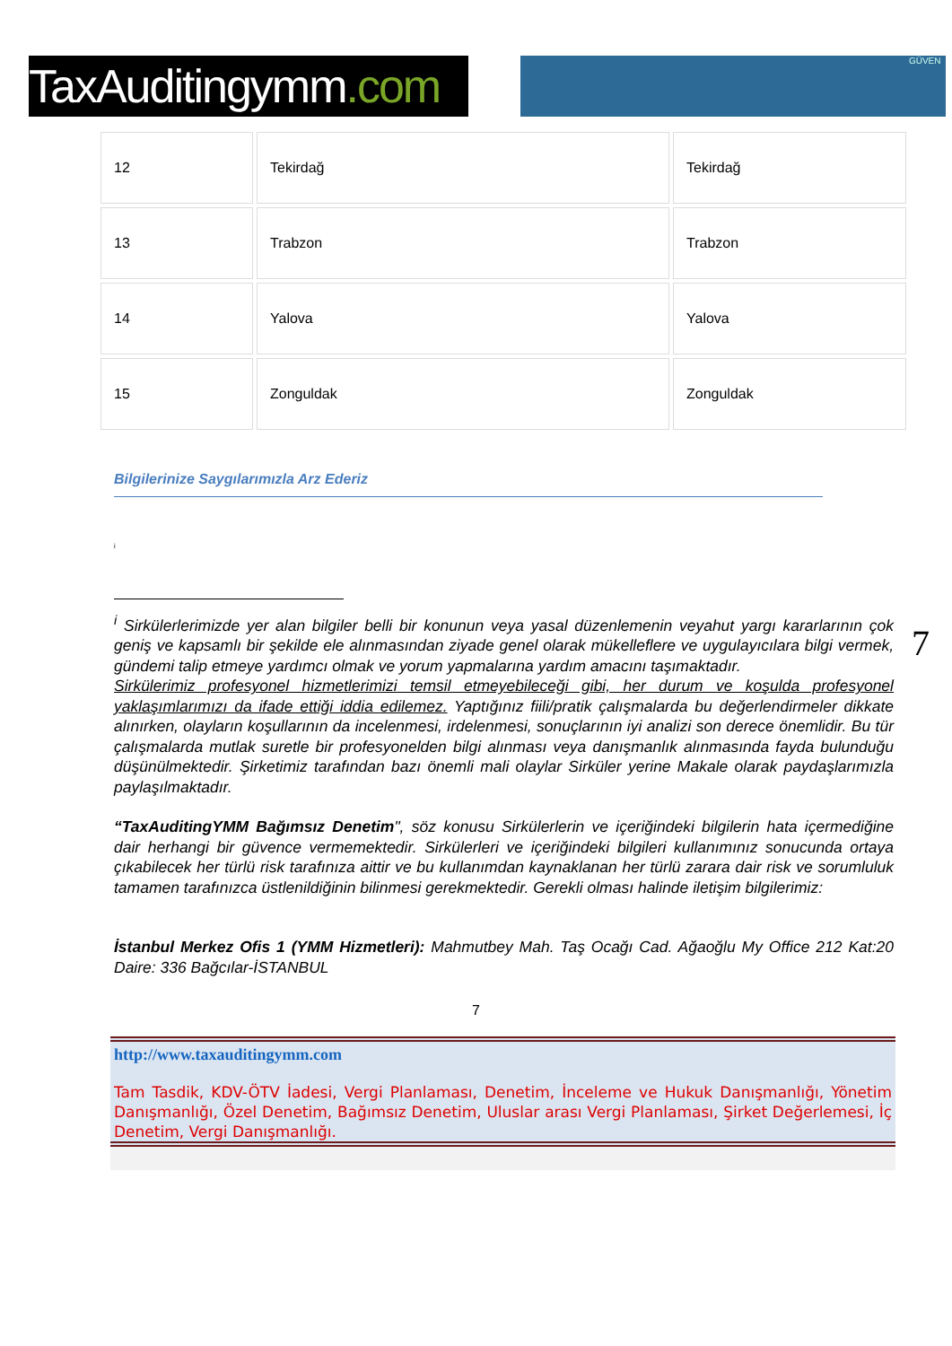TaxAuditingymm.com
GÜVEN
| 12 | Tekirdağ | Tekirdağ |
| 13 | Trabzon | Trabzon |
| 14 | Yalova | Yalova |
| 15 | Zonguldak | Zonguldak |
Bilgilerinize Saygılarımızla Arz Ederiz
<sup>i</sup>
7
<sup>i</sup> Sirkülerlerimizde yer alan bilgiler belli bir konunun veya yasal düzenlemenin veyahut yargı kararlarının çok geniş ve kapsamlı bir şekilde ele alınmasından ziyade genel olarak mükelleflere ve uygulayıcılara bilgi vermek, gündemi talip etmeye yardımcı olmak ve yorum yapmalarına yardım amacını taşımaktadır.
Sirkülerimiz profesyonel hizmetlerimizi temsil etmeyebileceği gibi, her durum ve koşulda profesyonel yaklaşımlarımızı da ifade ettiği iddia edilemez. Yaptığınız fiili/pratik çalışmalarda bu değerlendirmeler dikkate alınırken, olayların koşullarının da incelenmesi, irdelenmesi, sonuçlarının iyi analizi son derece önemlidir. Bu tür çalışmalarda mutlak suretle bir profesyonelden bilgi alınması veya danışmanlık alınmasında fayda bulunduğu düşünülmektedir. Şirketimiz tarafından bazı önemli mali olaylar Sirküler yerine Makale olarak paydaşlarımızla paylaşılmaktadır.
“TaxAuditingYMM Bağımsız Denetim", söz konusu Sirkülerlerin ve içeriğindeki bilgilerin hata içermediğine dair herhangi bir güvence vermemektedir. Sirkülerleri ve içeriğindeki bilgileri kullanımınız sonucunda ortaya çıkabilecek her türlü risk tarafınıza aittir ve bu kullanımdan kaynaklanan her türlü zarara dair risk ve sorumluluk tamamen tarafınızca üstlenildiğinin bilinmesi gerekmektedir. Gerekli olması halinde iletişim bilgilerimiz:
İstanbul Merkez Ofis 1 (YMM Hizmetleri): Mahmutbey Mah. Taş Ocağı Cad. Ağaoğlu My Office 212 Kat:20 Daire: 336 Bağcılar-İSTANBUL
7
http://www.taxauditingymm.com
Tam Tasdik, KDV-ÖTV İadesi, Vergi Planlaması, Denetim, İnceleme ve Hukuk Danışmanlığı, Yönetim Danışmanlığı, Özel Denetim, Bağımsız Denetim, Uluslar arası Vergi Planlaması, Şirket Değerlemesi, İç Denetim, Vergi Danışmanlığı.